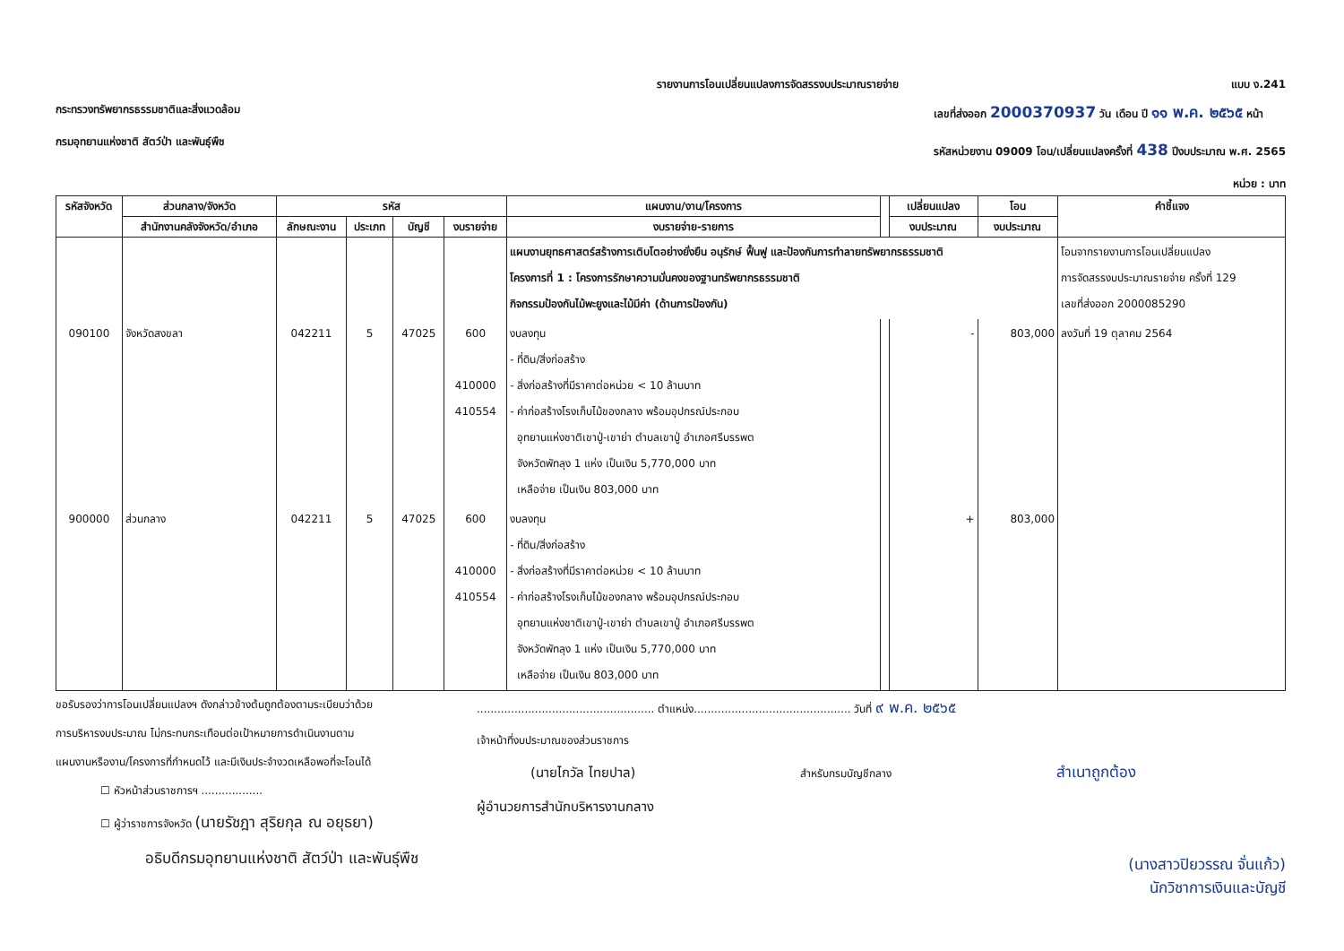รายงานการโอนเปลี่ยนแปลงการจัดสรรงบประมาณรายจ่าย
แบบ ง.241
กระทรวงทรัพยากรธรรมชาติและสิ่งแวดล้อม
กรมอุทยานแห่งชาติ สัตว์ป่า และพันธุ์พืช
เลขที่ส่งออก 2000370937 วัน เดือน ปี ๑๑ พ.ค. ๒๕๖๕ หน้า
รหัสหน่วยงาน 09009 โอน/เปลี่ยนแปลงครั้งที่ 438 ปีงบประมาณ พ.ศ. 2565
หน่วย : บาท
| รหัสจังหวัด | ส่วนกลาง/จังหวัด | รหัส | | | | แผนงาน/งาน/โครงการ | | เปลี่ยนแปลง | โอน | คำชี้แจง |
| --- | --- | --- | --- | --- | --- | --- | --- | --- | --- | --- |
| | สำนักงานคลังจังหวัด/อำเภอ | ลักษณะงาน | ประเภท | บัญชี | งบรายจ่าย | งบรายจ่าย-รายการ | | งบประมาณ | งบประมาณ | |
| | | | | | | แผนงานยุทธศาสตร์สร้างการเติบโตอย่างยั่งยืน อนุรักษ์ ฟื้นฟู และป้องกันการทำลายทรัพยากรธรรมชาติ โครงการที่ 1 : โครงการรักษาความมั่นคงของฐานทรัพยากรธรรมชาติ กิจกรรมป้องกันไม้พะยูงและไม้มีค่า (ด้านการป้องกัน) | | | | โอนจากรายงานการโอนเปลี่ยนแปลง การจัดสรรงบประมาณรายจ่าย ครั้งที่ 129 เลขที่ส่งออก 2000085290 |
| 090100 | จังหวัดสงขลา | 042211 | 5 | 47025 | 600 410000 410554 | งบลงทุน - ที่ดิน/สิ่งก่อสร้าง - สิ่งก่อสร้างที่มีราคาต่อหน่วย < 10 ล้านบาท - ค่าก่อสร้างโรงเก็บไม้ของกลาง พร้อมอุปกรณ์ประกอบ อุทยานแห่งชาติเขาปู่-เขาย่า ตำบลเขาปู่ อำเภอศรีบรรพต จังหวัดพัทลุง 1 แห่ง เป็นเงิน 5,770,000 บาท เหลือจ่าย เป็นเงิน 803,000 บาท | | - | 803,000 | ลงวันที่ 19 ตุลาคม 2564 |
| 900000 | ส่วนกลาง | 042211 | 5 | 47025 | 600 410000 410554 | งบลงทุน - ที่ดิน/สิ่งก่อสร้าง - สิ่งก่อสร้างที่มีราคาต่อหน่วย < 10 ล้านบาท - ค่าก่อสร้างโรงเก็บไม้ของกลาง พร้อมอุปกรณ์ประกอบ อุทยานแห่งชาติเขาปู่-เขาย่า ตำบลเขาปู่ อำเภอศรีบรรพต จังหวัดพัทลุง 1 แห่ง เป็นเงิน 5,770,000 บาท เหลือจ่าย เป็นเงิน 803,000 บาท | | + | 803,000 | |
ขอรับรองว่าการโอนเปลี่ยนแปลงฯ ดังกล่าวข้างต้นถูกต้องตามระเบียบว่าด้วย
การบริหารงบประมาณ ไม่กระทบกระเทือนต่อเป้าหมายการดำเนินงานตาม
แผนงานหรืองาน/โครงการที่กำหนดไว้ และมีเงินประจำงวดเหลือพอที่จะโอนได้
☐ หัวหน้าส่วนราชการฯ ..................
☐ ผู้ว่าราชการจังหวัด (นายรัชฎา สุริยกุล ณ อยุธยา)
อธิบดีกรมอุทยานแห่งชาติ สัตว์ป่า และพันธุ์พืช
.................................................... ตำแหน่ง.............................................. วันที่ ๙ พ.ค. ๒๕๖๕
เจ้าหน้าที่งบประมาณของส่วนราชการ
(นายไกวัล ไทยปาล) สำหรับกรมบัญชีกลาง สำเนาถูกต้อง
ผู้อำนวยการสำนักบริหารงานกลาง
(นางสาวปิยวรรณ จั่นแก้ว)
นักวิชาการเงินและบัญชี